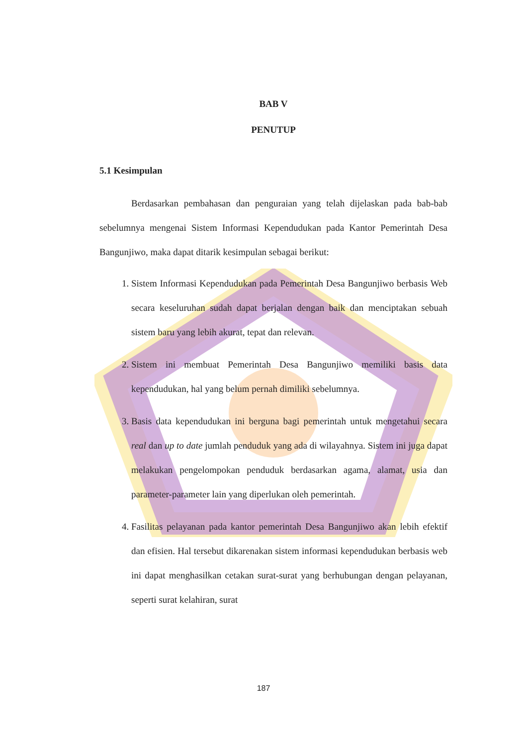BAB V
PENUTUP
5.1 Kesimpulan
Berdasarkan pembahasan dan penguraian yang telah dijelaskan pada bab-bab sebelumnya mengenai Sistem Informasi Kependudukan pada Kantor Pemerintah Desa Bangunjiwo, maka dapat ditarik kesimpulan sebagai berikut:
1. Sistem Informasi Kependudukan pada Pemerintah Desa Bangunjiwo berbasis Web secara keseluruhan sudah dapat berjalan dengan baik dan menciptakan sebuah sistem baru yang lebih akurat, tepat dan relevan.
2. Sistem ini membuat Pemerintah Desa Bangunjiwo memiliki basis data kependudukan, hal yang belum pernah dimiliki sebelumnya.
3. Basis data kependudukan ini berguna bagi pemerintah untuk mengetahui secara real dan up to date jumlah penduduk yang ada di wilayahnya. Sistem ini juga dapat melakukan pengelompokan penduduk berdasarkan agama, alamat, usia dan parameter-parameter lain yang diperlukan oleh pemerintah.
4. Fasilitas pelayanan pada kantor pemerintah Desa Bangunjiwo akan lebih efektif dan efisien. Hal tersebut dikarenakan sistem informasi kependudukan berbasis web ini dapat menghasilkan cetakan surat-surat yang berhubungan dengan pelayanan, seperti surat kelahiran, surat
187